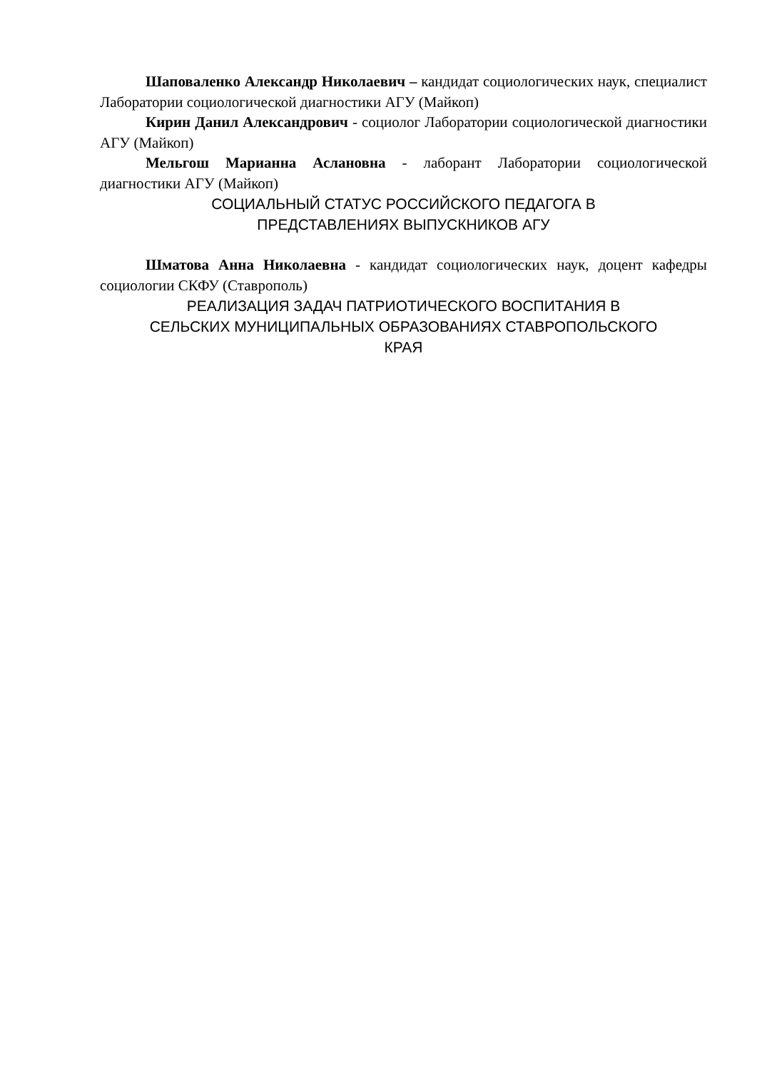Шаповаленко Александр Николаевич – кандидат социологических наук, специалист Лаборатории социологической диагностики АГУ (Майкоп)
Кирин Данил Александрович - социолог Лаборатории социологической диагностики АГУ (Майкоп)
Мельгош Марианна Аслановна - лаборант Лаборатории социологической диагностики АГУ (Майкоп)
СОЦИАЛЬНЫЙ СТАТУС РОССИЙСКОГО ПЕДАГОГА В
ПРЕДСТАВЛЕНИЯХ ВЫПУСКНИКОВ АГУ
Шматова Анна Николаевна - кандидат социологических наук, доцент кафедры социологии СКФУ (Ставрополь)
РЕАЛИЗАЦИЯ ЗАДАЧ ПАТРИОТИЧЕСКОГО ВОСПИТАНИЯ В
СЕЛЬСКИХ МУНИЦИПАЛЬНЫХ ОБРАЗОВАНИЯХ СТАВРОПОЛЬСКОГО
КРАЯ